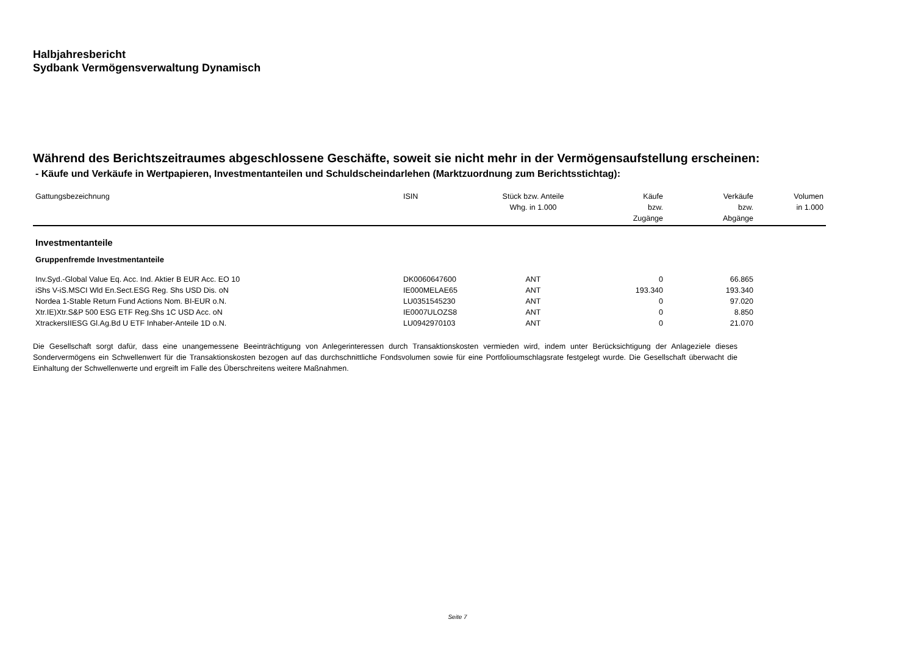Halbjahresbericht
Sydbank Vermögensverwaltung Dynamisch
Während des Berichtszeitraumes abgeschlossene Geschäfte, soweit sie nicht mehr in der Vermögensaufstellung erscheinen:
- Käufe und Verkäufe in Wertpapieren, Investmentanteilen und Schuldscheindarlehen (Marktzuordnung zum Berichtsstichtag):
| Gattungsbezeichnung | ISIN | Stück bzw. Anteile Whg. in 1.000 | Käufe bzw. Zugänge | Verkäufe bzw. Abgänge | Volumen in 1.000 |
| --- | --- | --- | --- | --- | --- |
| Investmentanteile | | | | | |
| Gruppenfremde Investmentanteile | | | | | |
| Inv.Syd.-Global Value Eq. Acc. Ind. Aktier B EUR Acc. EO 10 | DK0060647600 | ANT | 0 | 66.865 | |
| iShs V-iS.MSCI Wld En.Sect.ESG Reg. Shs USD Dis. oN | IE000MELAE65 | ANT | 193.340 | 193.340 | |
| Nordea 1-Stable Return Fund Actions Nom. BI-EUR o.N. | LU0351545230 | ANT | 0 | 97.020 | |
| Xtr.IE)Xtr.S&P 500 ESG ETF Reg.Shs 1C USD Acc. oN | IE0007ULOZS8 | ANT | 0 | 8.850 | |
| XtrackersIIESG Gl.Ag.Bd U ETF Inhaber-Anteile 1D o.N. | LU0942970103 | ANT | 0 | 21.070 | |
Die Gesellschaft sorgt dafür, dass eine unangemessene Beeinträchtigung von Anlegerinteressen durch Transaktionskosten vermieden wird, indem unter Berücksichtigung der Anlageziele dieses Sondervermögens ein Schwellenwert für die Transaktionskosten bezogen auf das durchschnittliche Fondsvolumen sowie für eine Portfolioumschlagsrate festgelegt wurde. Die Gesellschaft überwacht die Einhaltung der Schwellenwerte und ergreift im Falle des Überschreitens weitere Maßnahmen.
Seite 7